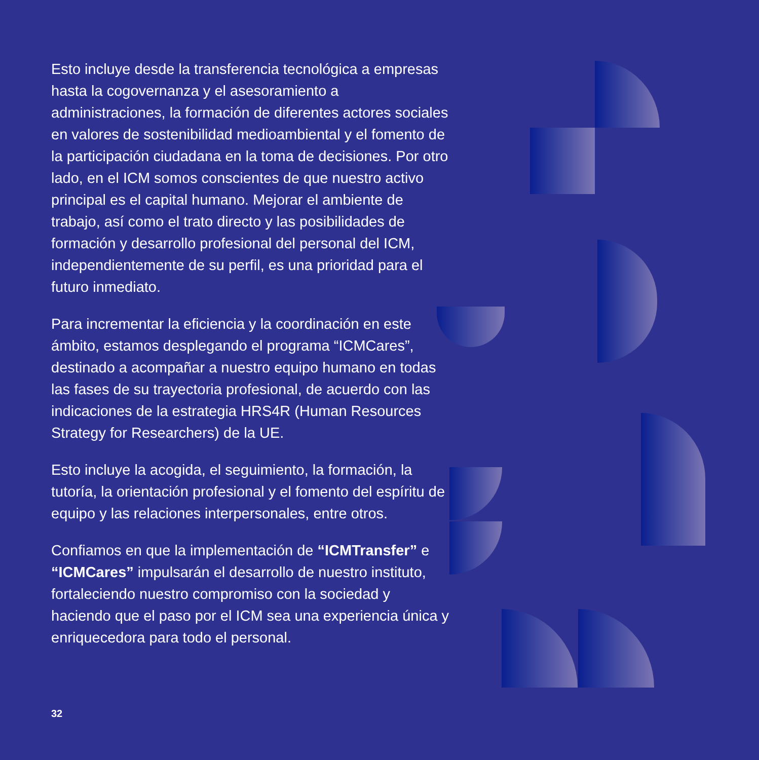Esto incluye desde la transferencia tecnológica a empresas hasta la cogovernanza y el asesoramiento a administraciones, la formación de diferentes actores sociales en valores de sostenibilidad medioambiental y el fomento de la participación ciudadana en la toma de decisiones. Por otro lado, en el ICM somos conscientes de que nuestro activo principal es el capital humano. Mejorar el ambiente de trabajo, así como el trato directo y las posibilidades de formación y desarrollo profesional del personal del ICM, independientemente de su perfil, es una prioridad para el futuro inmediato.
Para incrementar la eficiencia y la coordinación en este ámbito, estamos desplegando el programa “ICMCares”, destinado a acompañar a nuestro equipo humano en todas las fases de su trayectoria profesional, de acuerdo con las indicaciones de la estrategia HRS4R (Human Resources Strategy for Researchers) de la UE.
Esto incluye la acogida, el seguimiento, la formación, la tutoría, la orientación profesional y el fomento del espíritu de equipo y las relaciones interpersonales, entre otros.
Confiamos en que la implementación de “ICMTransfer” e “ICMCares” impulsarán el desarrollo de nuestro instituto, fortaleciendo nuestro compromiso con la sociedad y haciendo que el paso por el ICM sea una experiencia única y enriquecedora para todo el personal.
32